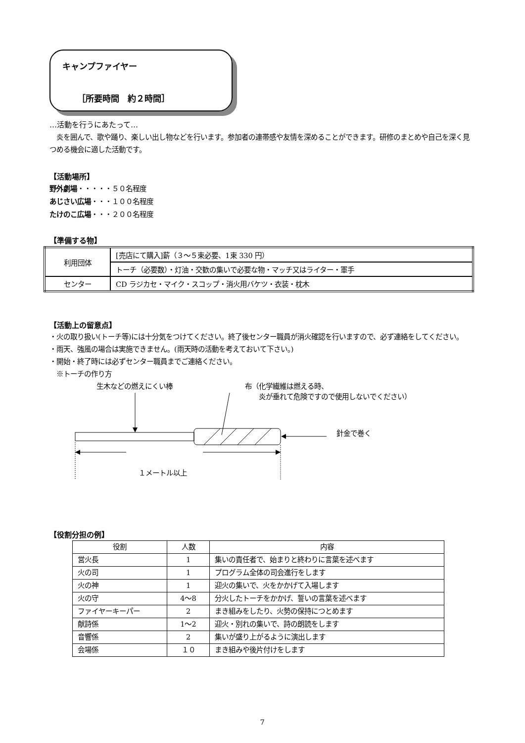キャンプファイヤー
［所要時間　約２時間］
…活動を行うにあたって…
　炎を囲んで、歌や踊り、楽しい出し物などを行います。参加者の連帯感や友情を深めることができます。研修のまとめや自己を深く見つめる機会に適した活動です。
【活動場所】
野外劇場・・・・・５０名程度
あじさい広場・・・１００名程度
たけのこ広場・・・２００名程度
【準備する物】
| 利用団体 | [売店にて購入]薪（３～５束必要、1束 330 円） |
| | トーチ（必要数）・灯油・交歓の集いで必要な物・マッチ又はライター・軍手 |
| センター | CD ラジカセ・マイク・スコップ・消火用バケツ・衣装・枕木 |
【活動上の留意点】
・火の取り扱い(トーチ等)には十分気をつけてください。終了後センター職員が消火確認を行いますので、必ず連絡をしてください。
・雨天、強風の場合は実施できません。(雨天時の活動を考えておいて下さい。)
・開始・終了時には必ずセンター職員までご連絡ください。
　※トーチの作り方
生木などの燃えにくい棒
布（化学繊維は燃える時、
　　炎が垂れて危険ですので使用しないでください）
針金で巻く
１メートル以上
【役割分担の例】
| 役割 | 人数 | 内容 |
| 営火長 | 1 | 集いの責任者で、始まりと終わりに言葉を述べます |
| 火の司 | 1 | プログラム全体の司会進行をします |
| 火の神 | 1 | 迎火の集いで、火をかかげて入場します |
| 火の守 | 4～8 | 分火したトーチをかかげ、誓いの言葉を述べます |
| ファイヤーキーパー | 2 | まき組みをしたり、火勢の保持につとめます |
| 献詩係 | 1～2 | 迎火・別れの集いで、詩の朗読をします |
| 音響係 | 2 | 集いが盛り上がるように演出します |
| 会場係 | １０ | まき組みや後片付けをします |
7